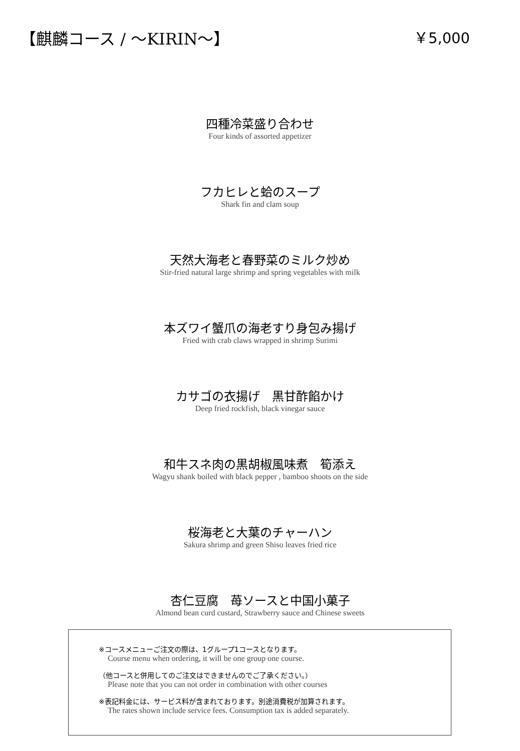【麒麟コース / ～KIRIN～】 ￥5,000
四種冷菜盛り合わせ
Four kinds of assorted appetizer
フカヒレと蛤のスープ
Shark fin and clam soup
天然大海老と春野菜のミルク炒め
Stir-fried natural large shrimp and spring vegetables with milk
本ズワイ蟹爪の海老すり身包み揚げ
Fried with crab claws wrapped in shrimp Surimi
カサゴの衣揚げ　黒甘酢餡かけ
Deep fried rockfish, black vinegar sauce
和牛スネ肉の黒胡椒風味煮　筍添え
Wagyu shank boiled with black pepper , bamboo shoots on the side
桜海老と大葉のチャーハン
Sakura shrimp and green Shiso leaves fried rice
杏仁豆腐　苺ソースと中国小菓子
Almond bean curd custard, Strawberry sauce and Chinese sweets
※コースメニューご注文の際は、1グループ1コースとなります。
Course menu when ordering, it will be one group one course.
（他コースと併用してのご注文はできませんのでご了承ください。）
Please note that you can not order in combination with other courses
※表記料金には、サービス料が含まれております。別途消費税が加算されます。
The rates shown include service fees. Consumption tax is added separately.